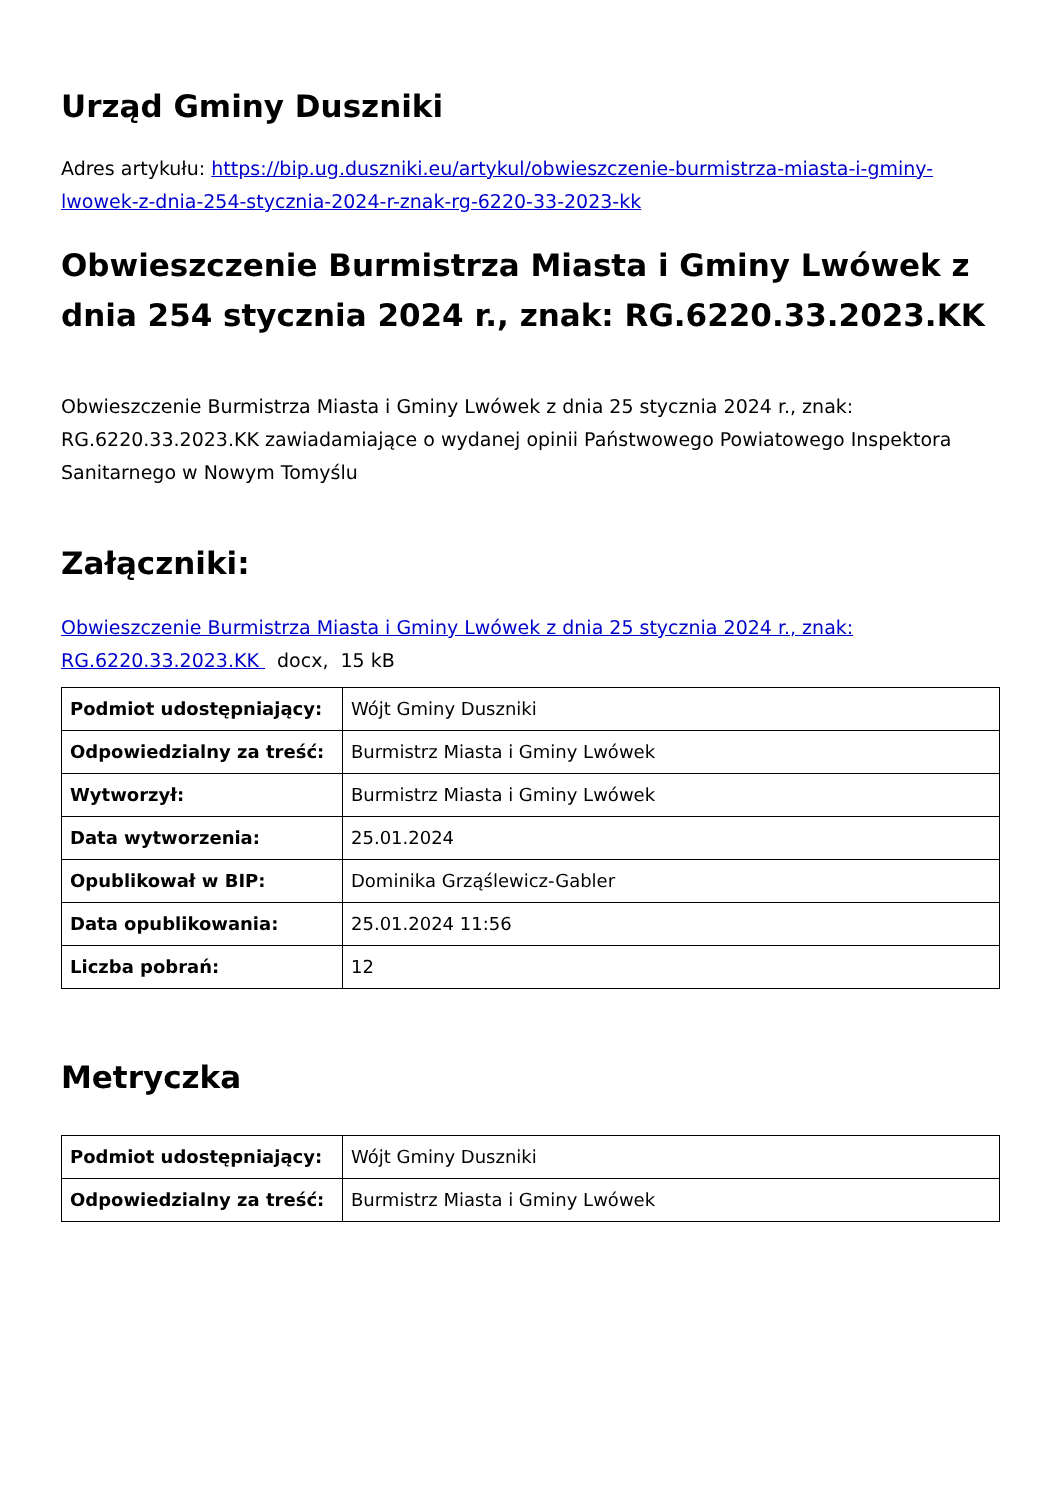Urząd Gminy Duszniki
Adres artykułu: https://bip.ug.duszniki.eu/artykul/obwieszczenie-burmistrza-miasta-i-gminy-lwowek-z-dnia-254-stycznia-2024-r-znak-rg-6220-33-2023-kk
Obwieszczenie Burmistrza Miasta i Gminy Lwówek z dnia 254 stycznia 2024 r., znak: RG.6220.33.2023.KK
Obwieszczenie Burmistrza Miasta i Gminy Lwówek z dnia 25 stycznia 2024 r., znak: RG.6220.33.2023.KK zawiadamiające o wydanej opinii Państwowego Powiatowego Inspektora Sanitarnego w Nowym Tomyślu
Załączniki:
Obwieszczenie Burmistrza Miasta i Gminy Lwówek z dnia 25 stycznia 2024 r., znak: RG.6220.33.2023.KK docx, 15 kB
| Podmiot udostępniający: | Wójt Gminy Duszniki |
| Odpowiedzialny za treść: | Burmistrz Miasta i Gminy Lwówek |
| Wytworzył: | Burmistrz Miasta i Gminy Lwówek |
| Data wytworzenia: | 25.01.2024 |
| Opublikował w BIP: | Dominika Grząślewicz-Gabler |
| Data opublikowania: | 25.01.2024 11:56 |
| Liczba pobrań: | 12 |
Metryczka
| Podmiot udostępniający: | Wójt Gminy Duszniki |
| Odpowiedzialny za treść: | Burmistrz Miasta i Gminy Lwówek |